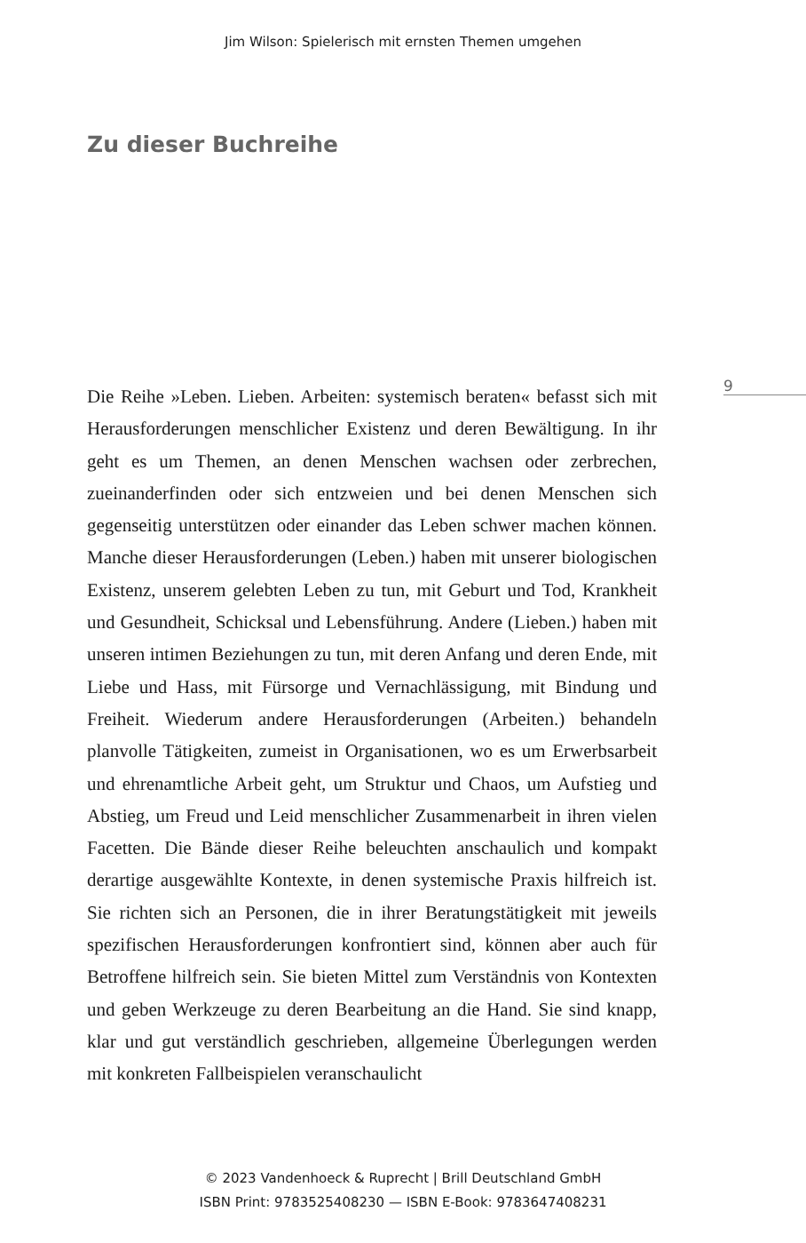Jim Wilson: Spielerisch mit ernsten Themen umgehen
Zu dieser Buchreihe
9
Die Reihe »Leben. Lieben. Arbeiten: systemisch beraten« befasst sich mit Herausforderungen menschlicher Existenz und deren Bewältigung. In ihr geht es um Themen, an denen Menschen wachsen oder zerbrechen, zueinanderfinden oder sich entzweien und bei denen Menschen sich gegenseitig unterstützen oder einander das Leben schwer machen können. Manche dieser Herausforderungen (Leben.) haben mit unserer biologischen Existenz, unserem gelebten Leben zu tun, mit Geburt und Tod, Krankheit und Gesundheit, Schicksal und Lebensführung. Andere (Lieben.) haben mit unseren intimen Beziehungen zu tun, mit deren Anfang und deren Ende, mit Liebe und Hass, mit Fürsorge und Vernachlässigung, mit Bindung und Freiheit. Wiederum andere Herausforderungen (Arbeiten.) behandeln planvolle Tätigkeiten, zumeist in Organisationen, wo es um Erwerbsarbeit und ehrenamtliche Arbeit geht, um Struktur und Chaos, um Aufstieg und Abstieg, um Freud und Leid menschlicher Zusammenarbeit in ihren vielen Facetten. Die Bände dieser Reihe beleuchten anschaulich und kompakt derartige ausgewählte Kontexte, in denen systemische Praxis hilfreich ist. Sie richten sich an Personen, die in ihrer Beratungstätigkeit mit jeweils spezifischen Herausforderungen konfrontiert sind, können aber auch für Betroffene hilfreich sein. Sie bieten Mittel zum Verständnis von Kontexten und geben Werkzeuge zu deren Bearbeitung an die Hand. Sie sind knapp, klar und gut verständlich geschrieben, allgemeine Überlegungen werden mit konkreten Fallbeispielen veranschaulicht
© 2023 Vandenhoeck & Ruprecht | Brill Deutschland GmbH
ISBN Print: 9783525408230 — ISBN E-Book: 9783647408231